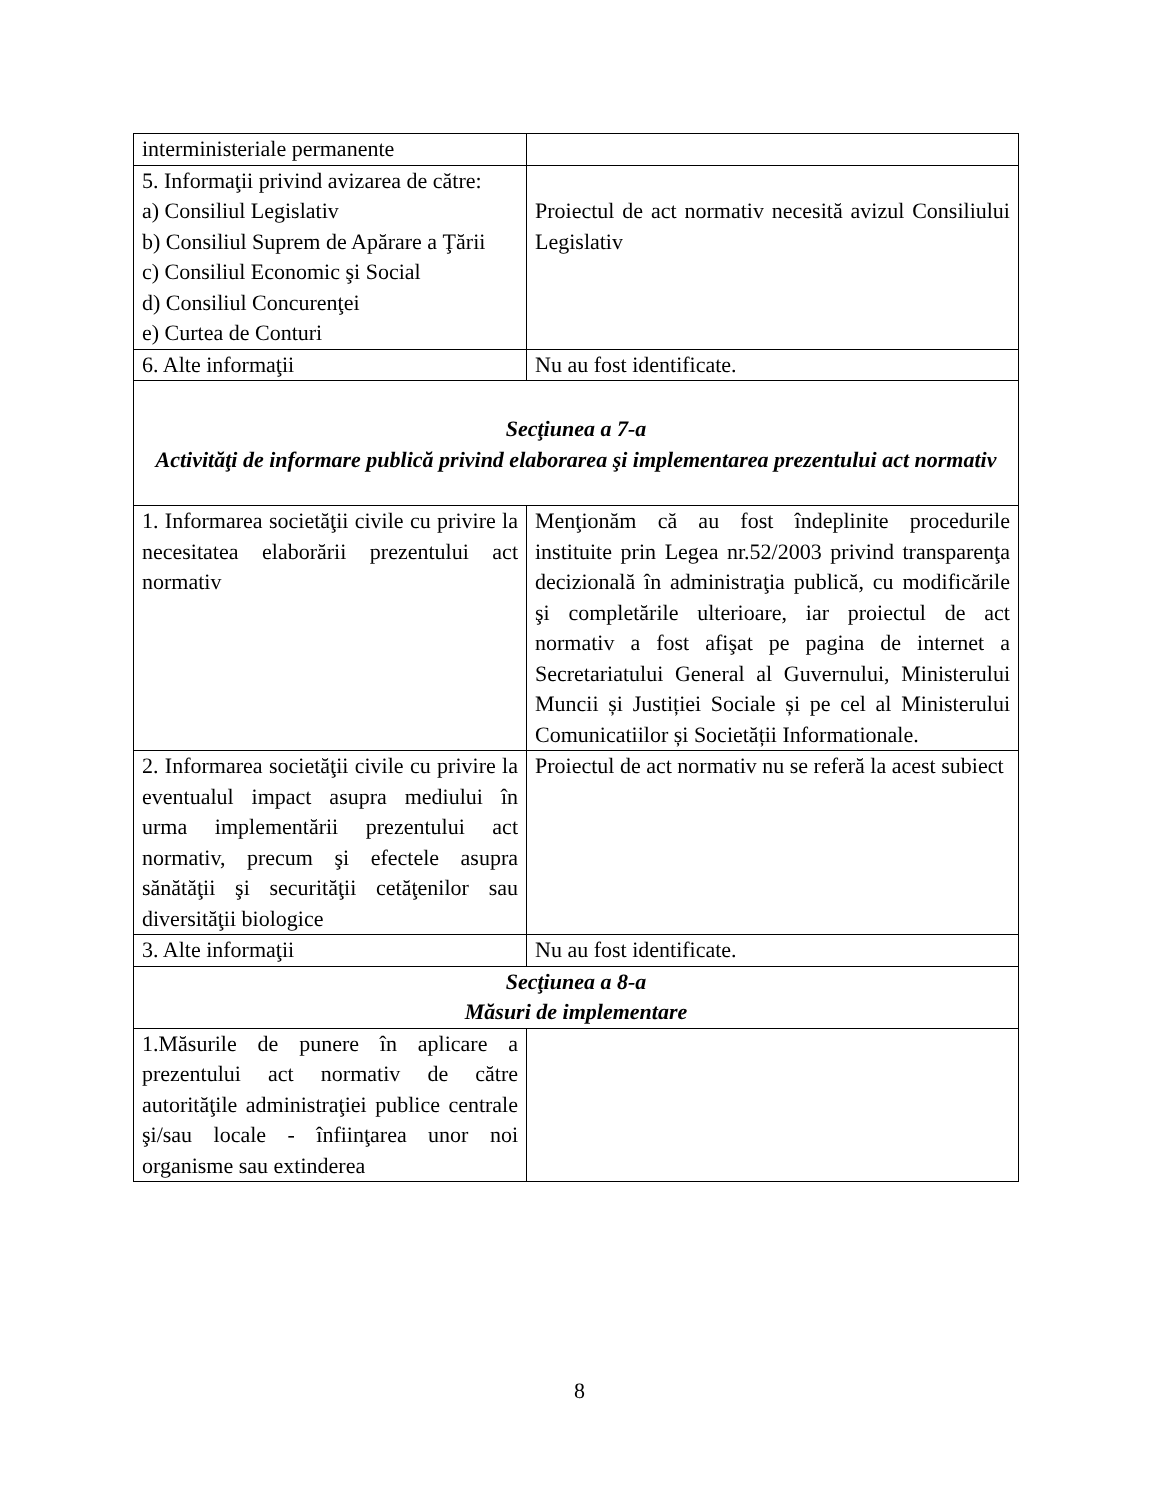| interministeriale permanente | |
| 5. Informaţii privind avizarea de către: a) Consiliul Legislativ b) Consiliul Suprem de Apărare a Ţării c) Consiliul Economic şi Social d) Consiliul Concurenţei e) Curtea de Conturi | Proiectul de act normativ necesită avizul Consiliului Legislativ |
| 6. Alte informaţii | Nu au fost identificate. |
| Secţiunea a 7-a Activităţi de informare publică privind elaborarea şi implementarea prezentului act normativ | |
| 1. Informarea societăţii civile cu privire la necesitatea elaborării prezentului act normativ | Menţionăm că au fost îndeplinite procedurile instituite prin Legea nr.52/2003 privind transparenţa decizională în administraţia publică, cu modificările şi completările ulterioare, iar proiectul de act normativ a fost afişat pe pagina de internet a Secretariatului General al Guvernului, Ministerului Muncii și Justiției Sociale și pe cel al Ministerului Comunicatiilor și Societății Informationale. |
| 2. Informarea societăţii civile cu privire la eventualul impact asupra mediului în urma implementării prezentului act normativ, precum şi efectele asupra sănătăţii şi securităţii cetăţenilor sau diversităţii biologice | Proiectul de act normativ nu se referă la acest subiect |
| 3. Alte informaţii | Nu au fost identificate. |
| Secţiunea a 8-a Măsuri de implementare | |
| 1.Măsurile de punere în aplicare a prezentului act normativ de către autorităţile administraţiei publice centrale şi/sau locale - înfiinţarea unor noi organisme sau extinderea | |
8